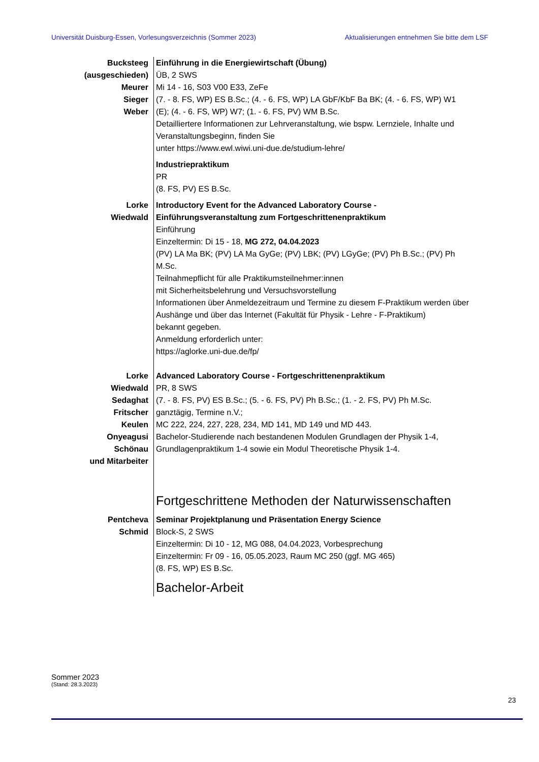Universität Duisburg-Essen, Vorlesungsverzeichnis (Sommer 2023) Aktualisierungen entnehmen Sie bitte dem LSF
Bucksteeg
(ausgeschieden)
Meurer
Sieger
Weber
Einführung in die Energiewirtschaft (Übung)
ÜB, 2 SWS
Mi 14 - 16, S03 V00 E33, ZeFe
(7. - 8. FS, WP) ES B.Sc.; (4. - 6. FS, WP) LA GbF/KbF Ba BK; (4. - 6. FS, WP) W1 (E); (4. - 6. FS, WP) W7; (1. - 6. FS, PV) WM B.Sc.
Detailliertere Informationen zur Lehrveranstaltung, wie bspw. Lernziele, Inhalte und Veranstaltungsbeginn, finden Sie
unter https://www.ewl.wiwi.uni-due.de/studium-lehre/
Industriepraktikum
PR
(8. FS, PV) ES B.Sc.
Lorke
Wiedwald
Introductory Event for the Advanced Laboratory Course - Einführungsveranstaltung zum Fortgeschrittenenpraktikum
Einführung
Einzeltermin: Di 15 - 18, MG 272, 04.04.2023
(PV) LA Ma BK; (PV) LA Ma GyGe; (PV) LBK; (PV) LGyGe; (PV) Ph B.Sc.; (PV) Ph M.Sc.
Teilnahmepflicht für alle Praktikumsteilnehmer:innen
mit Sicherheitsbelehrung und Versuchsvorstellung
Informationen über Anmeldezeitraum und Termine zu diesem F-Praktikum werden über Aushänge und über das Internet (Fakultät für Physik - Lehre - F-Praktikum)
bekannt gegeben.
Anmeldung erforderlich unter:
https://aglorke.uni-due.de/fp/
Lorke
Wiedwald
Sedaghat
Fritscher
Keulen
Onyeagusi
Schönau
und Mitarbeiter
Advanced Laboratory Course - Fortgeschrittenenpraktikum
PR, 8 SWS
(7. - 8. FS, PV) ES B.Sc.; (5. - 6. FS, PV) Ph B.Sc.; (1. - 2. FS, PV) Ph M.Sc.
ganztägig, Termine n.V.;
MC 222, 224, 227, 228, 234, MD 141, MD 149 und MD 443.
Bachelor-Studierende nach bestandenen Modulen Grundlagen der Physik 1-4, Grundlagenpraktikum 1-4 sowie ein Modul Theoretische Physik 1-4.
Fortgeschrittene Methoden der Naturwissenschaften
Pentcheva
Schmid
Seminar Projektplanung und Präsentation Energy Science
Block-S, 2 SWS
Einzeltermin: Di 10 - 12, MG 088, 04.04.2023, Vorbesprechung
Einzeltermin: Fr 09 - 16, 05.05.2023, Raum MC 250 (ggf. MG 465)
(8. FS, WP) ES B.Sc.
Bachelor-Arbeit
Sommer 2023
(Stand: 28.3.2023)
23